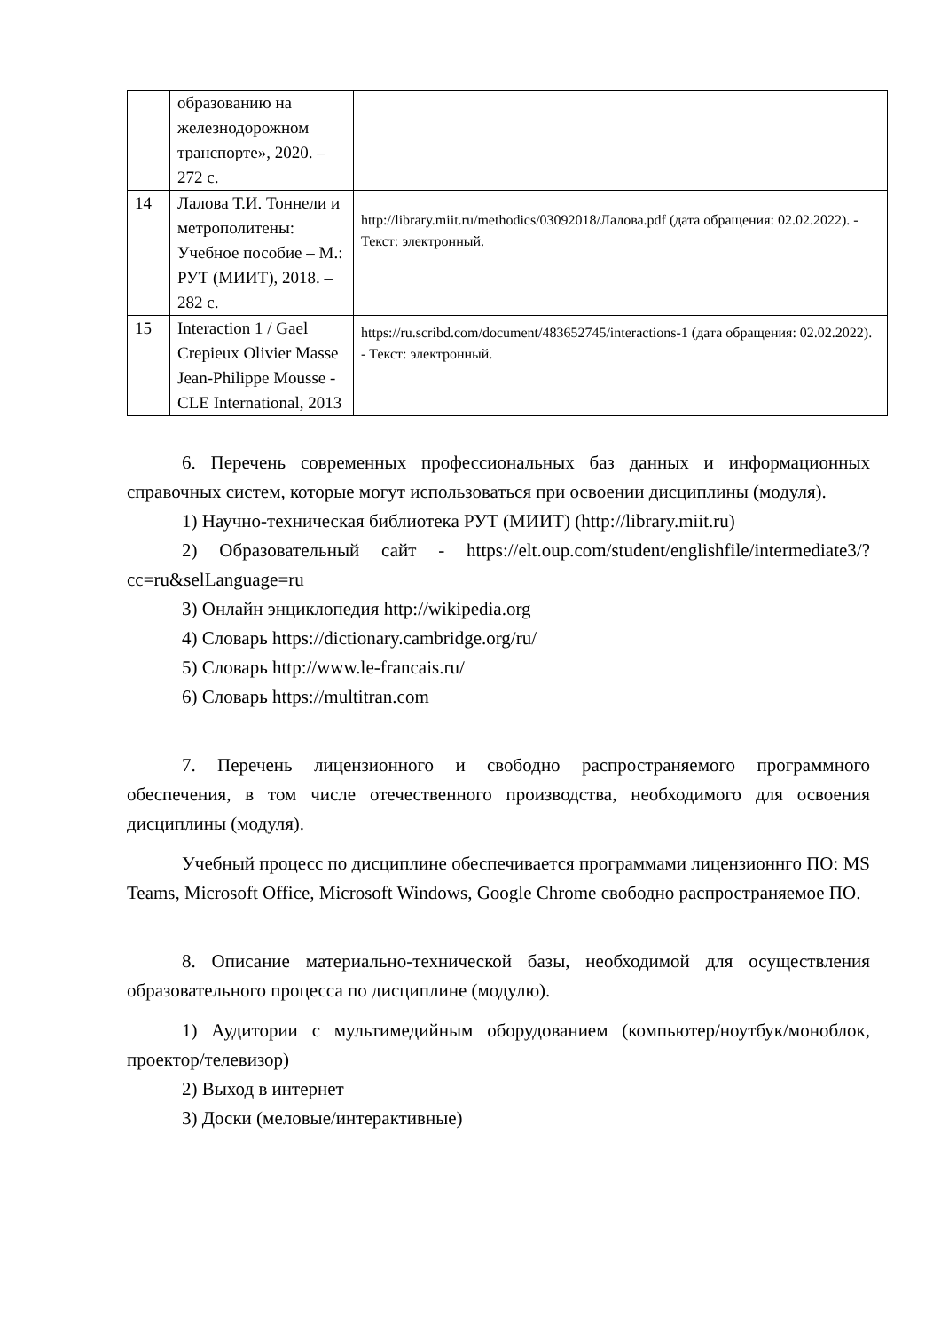| | образованию на железнодорожном транспорте», 2020. – 272 с. | |
| 14 | Лалова Т.И. Тоннели и метрополитены: Учебное пособие – М.: РУТ (МИИТ), 2018. – 282 с. | http://library.miit.ru/methodics/03092018/Лалова.pdf (дата обращения: 02.02.2022). - Текст: электронный. |
| 15 | Interaction 1 / Gael Crepieux Olivier Masse Jean-Philippe Mousse - CLE International, 2013 | https://ru.scribd.com/document/483652745/interactions-1 (дата обращения: 02.02.2022). - Текст: электронный. |
6. Перечень современных профессиональных баз данных и информационных справочных систем, которые могут использоваться при освоении дисциплины (модуля).
1) Научно-техническая библиотека РУТ (МИИТ) (http://library.miit.ru)
2) Образовательный сайт - https://elt.oup.com/student/englishfile/intermediate3/?cc=ru&selLanguage=ru
3) Онлайн энциклопедия http://wikipedia.org
4) Словарь https://dictionary.cambridge.org/ru/
5) Словарь http://www.le-francais.ru/
6) Словарь https://multitran.com
7. Перечень лицензионного и свободно распространяемого программного обеспечения, в том числе отечественного производства, необходимого для освоения дисциплины (модуля).
Учебный процесс по дисциплине обеспечивается программами лицензионнго ПО: MS Teams, Microsoft Office, Microsoft Windows, Google Chrome свободно распространяемое ПО.
8. Описание материально-технической базы, необходимой для осуществления образовательного процесса по дисциплине (модулю).
1) Аудитории с мультимедийным оборудованием (компьютер/ноутбук/моноблок, проектор/телевизор)
2) Выход в интернет
3) Доски (меловые/интерактивные)